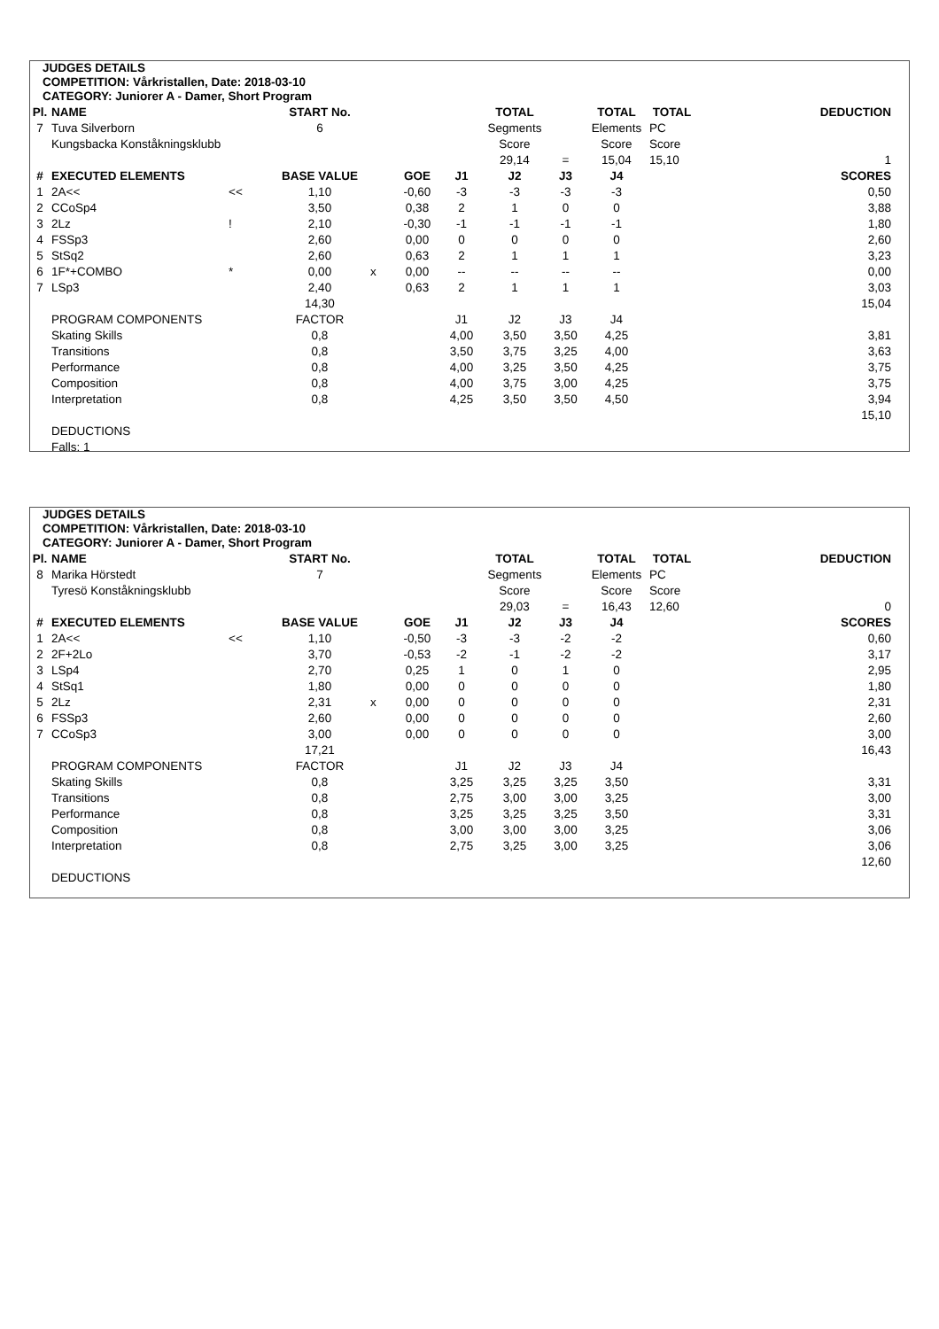JUDGES DETAILS
COMPETITION: Vårkristallen, Date: 2018-03-10
CATEGORY: Juniorer A - Damer, Short Program
| Pl. | NAME | | START No. | | | | TOTAL | | TOTAL | TOTAL | DEDUCTION |
| --- | --- | --- | --- | --- | --- | --- | --- | --- | --- | --- | --- |
| 7 | Tuva Silverborn | | 6 | | | | Segments | | Elements | PC | |
| | Kungsbacka Konståkningsklubb | | | | | | Score | | Score | Score | |
| | | | | | | | 29,14 | = | 15,04 | 15,10 | 1 |
| # | EXECUTED ELEMENTS | | BASE VALUE | | GOE | J1 | J2 | J3 | J4 | | SCORES |
| 1 | 2A<< | << | 1,10 | | -0,60 | -3 | -3 | -3 | -3 | | 0,50 |
| 2 | CCoSp4 | | 3,50 | | 0,38 | 2 | 1 | 0 | 0 | | 3,88 |
| 3 | 2Lz | ! | 2,10 | | -0,30 | -1 | -1 | -1 | -1 | | 1,80 |
| 4 | FSSp3 | | 2,60 | | 0,00 | 0 | 0 | 0 | 0 | | 2,60 |
| 5 | StSq2 | | 2,60 | | 0,63 | 2 | 1 | 1 | 1 | | 3,23 |
| 6 | 1F*+COMBO | * | 0,00 | x | 0,00 | -- | -- | -- | -- | | 0,00 |
| 7 | LSp3 | | 2,40 | | 0,63 | 2 | 1 | 1 | 1 | | 3,03 |
| | | | 14,30 | | | | | | | | 15,04 |
| | PROGRAM COMPONENTS | | FACTOR | | | J1 | J2 | J3 | J4 | | |
| | Skating Skills | | 0,8 | | | 4,00 | 3,50 | 3,50 | 4,25 | | 3,81 |
| | Transitions | | 0,8 | | | 3,50 | 3,75 | 3,25 | 4,00 | | 3,63 |
| | Performance | | 0,8 | | | 4,00 | 3,25 | 3,50 | 4,25 | | 3,75 |
| | Composition | | 0,8 | | | 4,00 | 3,75 | 3,00 | 4,25 | | 3,75 |
| | Interpretation | | 0,8 | | | 4,25 | 3,50 | 3,50 | 4,50 | | 3,94 |
| | | | | | | | | | | | 15,10 |
| | DEDUCTIONS | | | | | | | | | | |
| | Falls: 1 | | | | | | | | | | |
JUDGES DETAILS
COMPETITION: Vårkristallen, Date: 2018-03-10
CATEGORY: Juniorer A - Damer, Short Program
| Pl. | NAME | | START No. | | | | TOTAL | | TOTAL | TOTAL | DEDUCTION |
| --- | --- | --- | --- | --- | --- | --- | --- | --- | --- | --- | --- |
| 8 | Marika Hörstedt | | 7 | | | | Segments | | Elements | PC | |
| | Tyresö Konståkningsklubb | | | | | | Score | | Score | Score | |
| | | | | | | | 29,03 | = | 16,43 | 12,60 | 0 |
| # | EXECUTED ELEMENTS | | BASE VALUE | | GOE | J1 | J2 | J3 | J4 | | SCORES |
| 1 | 2A<< | << | 1,10 | | -0,50 | -3 | -3 | -2 | -2 | | 0,60 |
| 2 | 2F+2Lo | | 3,70 | | -0,53 | -2 | -1 | -2 | -2 | | 3,17 |
| 3 | LSp4 | | 2,70 | | 0,25 | 1 | 0 | 1 | 0 | | 2,95 |
| 4 | StSq1 | | 1,80 | | 0,00 | 0 | 0 | 0 | 0 | | 1,80 |
| 5 | 2Lz | | 2,31 | x | 0,00 | 0 | 0 | 0 | 0 | | 2,31 |
| 6 | FSSp3 | | 2,60 | | 0,00 | 0 | 0 | 0 | 0 | | 2,60 |
| 7 | CCoSp3 | | 3,00 | | 0,00 | 0 | 0 | 0 | 0 | | 3,00 |
| | | | 17,21 | | | | | | | | 16,43 |
| | PROGRAM COMPONENTS | | FACTOR | | | J1 | J2 | J3 | J4 | | |
| | Skating Skills | | 0,8 | | | 3,25 | 3,25 | 3,25 | 3,50 | | 3,31 |
| | Transitions | | 0,8 | | | 2,75 | 3,00 | 3,00 | 3,25 | | 3,00 |
| | Performance | | 0,8 | | | 3,25 | 3,25 | 3,25 | 3,50 | | 3,31 |
| | Composition | | 0,8 | | | 3,00 | 3,00 | 3,00 | 3,25 | | 3,06 |
| | Interpretation | | 0,8 | | | 2,75 | 3,25 | 3,00 | 3,25 | | 3,06 |
| | | | | | | | | | | | 12,60 |
| | DEDUCTIONS | | | | | | | | | | |